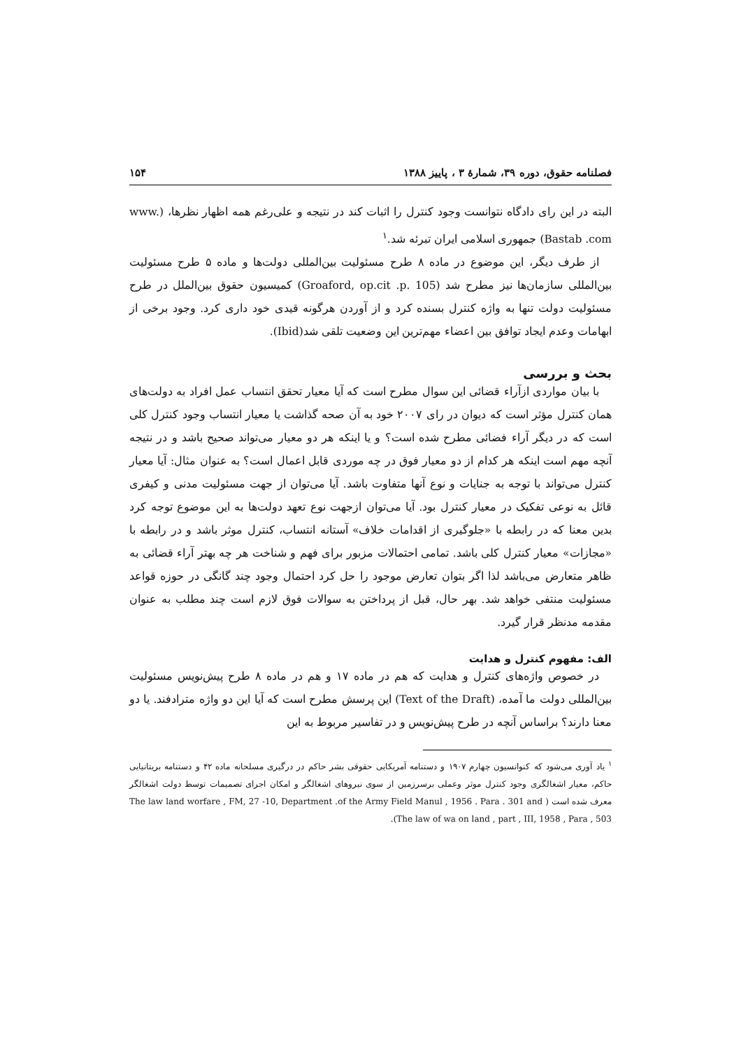فصلنامه حقوق، دوره ۳۹، شمارهٔ ۳ ، پاییز ۱۳۸۸ ۱۵۴
البته در این رای دادگاه نتوانست وجود کنترل را اثبات کند در نتیجه و علی‌رغم همه اظهار نظرها، (www. Bastab .com) جمهوری اسلامی ایران تبرئه شد.<sup>۱</sup>
از طرف دیگر، این موضوع در ماده ۸ طرح مسئولیت بین‌المللی دولت‌ها و ماده ۵ طرح مسئولیت بین‌المللی سازمان‌ها نیز مطرح شد (Groaford, op.cit .p. 105) کمیسیون حقوق بین‌الملل در طرح مسئولیت دولت تنها به واژه کنترل بسنده کرد و از آوردن هرگونه قیدی خود داری کرد. وجود برخی از ابهامات وعدم ایجاد توافق بین اعضاء مهم‌ترین این وضعیت تلقی شد(Ibid).
بحث و بررسی
با بیان مواردی ازآراء قضائی این سوال مطرح است که آیا معیار تحقق انتساب عمل افراد به دولت‌های همان کنترل مؤثر است که دیوان در رای ۲۰۰۷ خود به آن صحه گذاشت یا معیار انتساب وجود کنترل کلی است که در دیگر آراء فضائی مطرح شده است؟ و یا اینکه هر دو معیار می‌تواند صحیح باشد و در نتیجه آنچه مهم است اینکه هر کدام از دو معیار فوق در چه موردی قابل اعمال است؟ به عنوان مثال: آیا معیار کنترل می‌تواند با توجه به جنایات و نوع آنها متفاوت باشد. آیا می‌توان از جهت مسئولیت مدنی و کیفری قائل به نوعی تفکیک در معیار کنترل بود. آیا می‌توان ازجهت نوع تعهد دولت‌ها به این موضوع توجه کرد بدین معنا که در رابطه با «جلوگیری از اقدامات خلاف» آستانه انتساب، کنترل موثر باشد و در رابطه با «مجازات» معیار کنترل کلی باشد. تمامی احتمالات مزبور برای فهم و شناخت هر چه بهتر آراء قضائی به ظاهر متعارض می‌باشد لذا اگر بتوان تعارض موجود را حل کرد احتمال وجود چند گانگی در حوزه قواعد مسئولیت منتفی خواهد شد. بهر حال، قبل از پرداختن به سوالات فوق لازم است چند مطلب به عنوان مقدمه مدنظر قرار گیرد.
الف: مفهوم کنترل و هدایت
در خصوص واژه‌های کنترل و هدایت که هم در ماده ۱۷ و هم در ماده ۸ طرح پیش‌نویس مسئولیت بین‌المللی دولت ما آمده، (Text of the Draft) این پرسش مطرح است که آیا این دو واژه مترادفند. یا دو معنا دارند؟ براساس آنچه در طرح پیش‌نویس و در تفاسیر مربوط به این
<sup>۱</sup> یاد آوری می‌شود که کنوانسیون چهارم ۱۹۰۷ و دستنامه آمریکایی حقوقی بشر حاکم در درگیری مسلحانه ماده ۴۲ و دستنامه بریتانیایی حاکم، معیار اشغالگری وجود کنترل موثر وعملی برسرزمین از سوی نیروهای اشغالگر و امکان اجرای تصمیمات توسط دولت اشغالگر معرف شده است ( The law land worfare , FM, 27 -10, Department .of the Army Field Manul , 1956 . Para . 301 and The law of wa on land , part , III, 1958 , Para , 503).